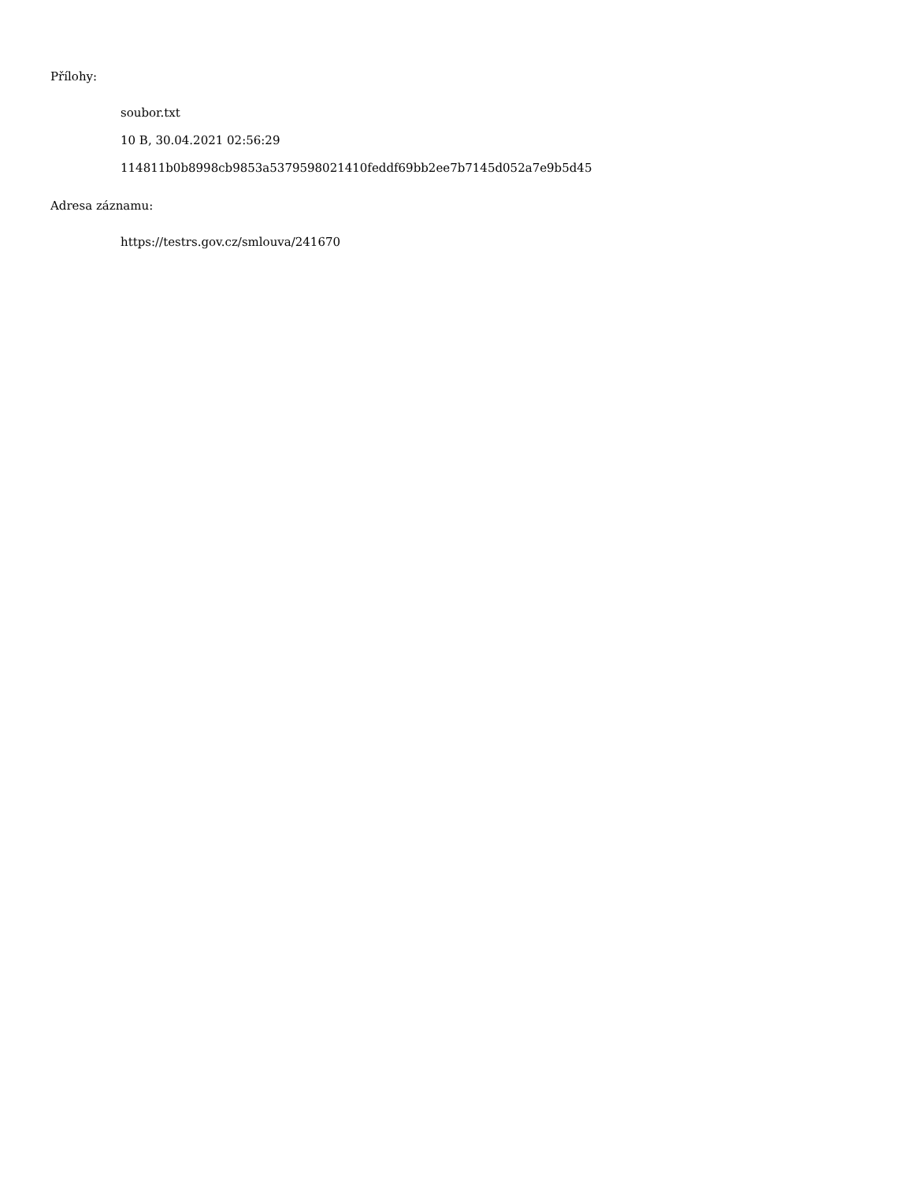Přílohy:
soubor.txt
10 B, 30.04.2021 02:56:29
114811b0b8998cb9853a5379598021410feddf69bb2ee7b7145d052a7e9b5d45
Adresa záznamu:
https://testrs.gov.cz/smlouva/241670